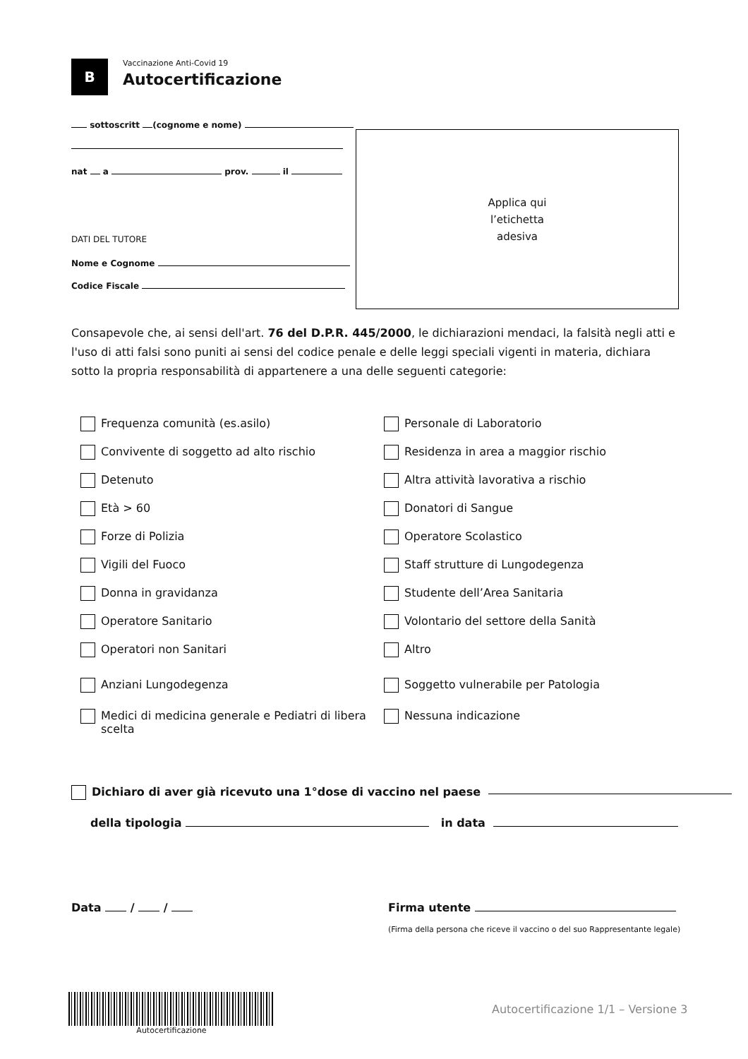B
Vaccinazione Anti-Covid 19
Autocertificazione
sottoscritt (cognome e nome)
nat a prov. il
DATI DEL TUTORE
Nome e Cognome
Codice Fiscale
Applica qui
l’etichetta
adesiva
Consapevole che, ai sensi dell'art. 76 del D.P.R. 445/2000, le dichiarazioni mendaci, la falsità negli atti e l'uso di atti falsi sono puniti ai sensi del codice penale e delle leggi speciali vigenti in materia, dichiara sotto la propria responsabilità di appartenere a una delle seguenti categorie:
Frequenza comunità (es.asilo)
Convivente di soggetto ad alto rischio
Detenuto
Età > 60
Forze di Polizia
Vigili del Fuoco
Donna in gravidanza
Operatore Sanitario
Operatori non Sanitari
Anziani Lungodegenza
Medici di medicina generale e Pediatri di libera scelta
Personale di Laboratorio
Residenza in area a maggior rischio
Altra attività lavorativa a rischio
Donatori di Sangue
Operatore Scolastico
Staff strutture di Lungodegenza
Studente dell’Area Sanitaria
Volontario del settore della Sanità
Altro
Soggetto vulnerabile per Patologia
Nessuna indicazione
Dichiaro di aver già ricevuto una 1°dose di vaccino nel paese
della tipologia in data
Data / / Firma utente
(Firma della persona che riceve il vaccino o del suo Rappresentante legale)
Autocertificazione
Autocertificazione 1/1 – Versione 3